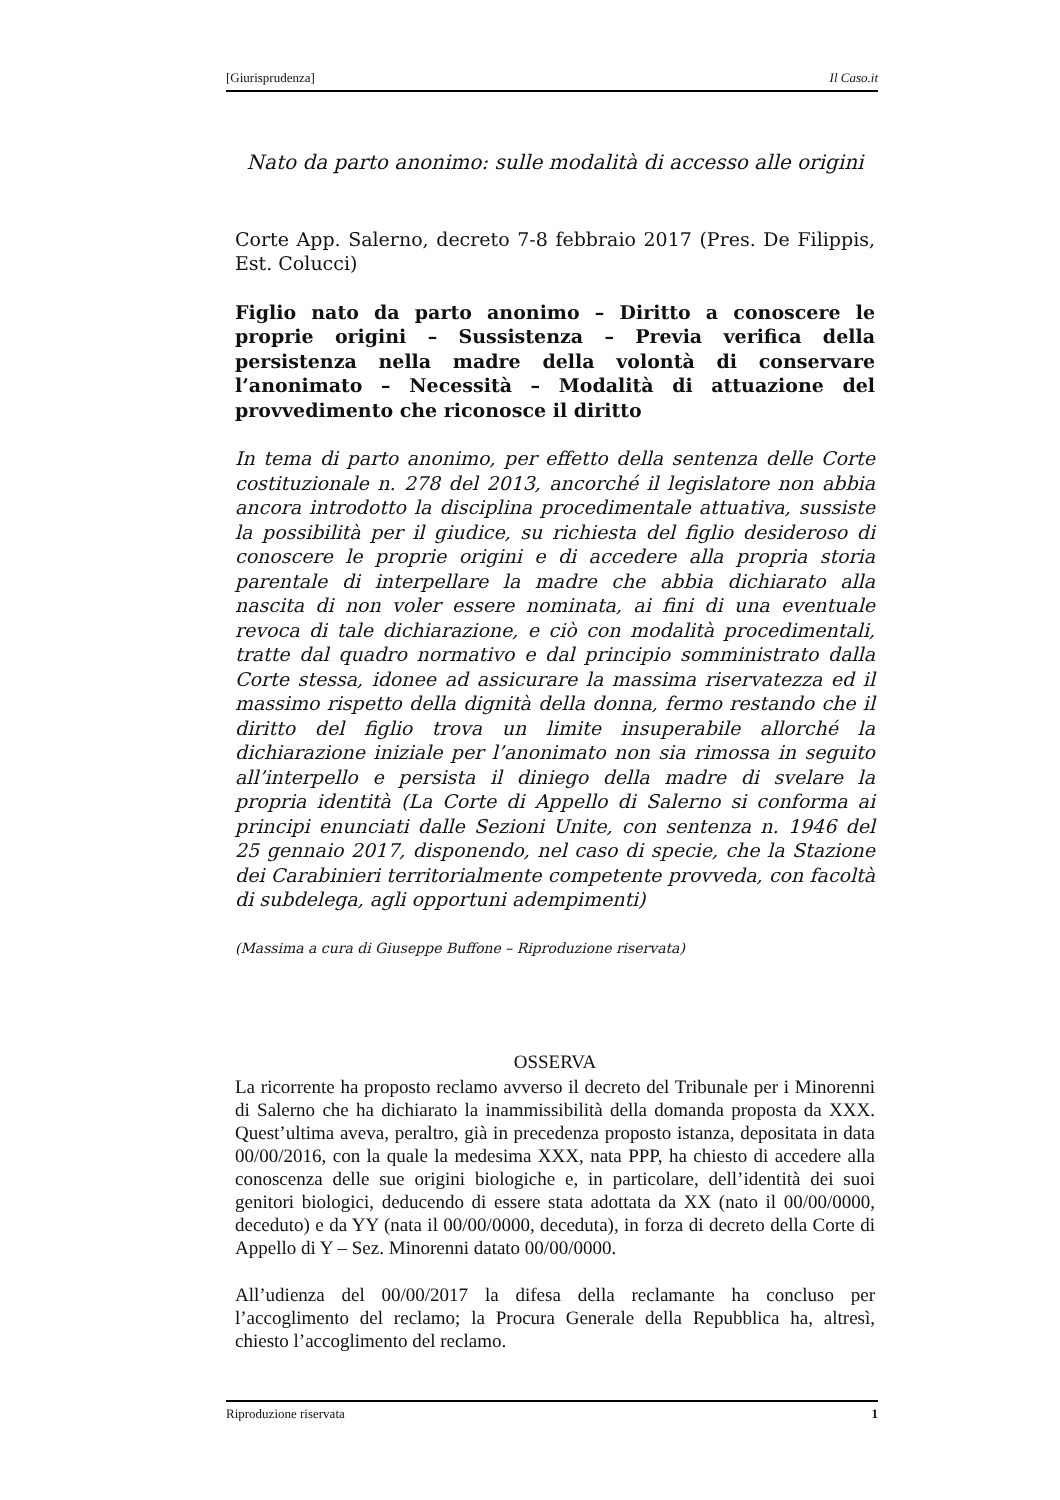[Giurisprudenza] Il Caso.it
Nato da parto anonimo: sulle modalità di accesso alle origini
Corte App. Salerno, decreto 7-8 febbraio 2017 (Pres. De Filippis, Est. Colucci)
Figlio nato da parto anonimo – Diritto a conoscere le proprie origini – Sussistenza – Previa verifica della persistenza nella madre della volontà di conservare l’anonimato – Necessità – Modalità di attuazione del provvedimento che riconosce il diritto
In tema di parto anonimo, per effetto della sentenza delle Corte costituzionale n. 278 del 2013, ancorché il legislatore non abbia ancora introdotto la disciplina procedimentale attuativa, sussiste la possibilità per il giudice, su richiesta del figlio desideroso di conoscere le proprie origini e di accedere alla propria storia parentale di interpellare la madre che abbia dichiarato alla nascita di non voler essere nominata, ai fini di una eventuale revoca di tale dichiarazione, e ciò con modalità procedimentali, tratte dal quadro normativo e dal principio somministrato dalla Corte stessa, idonee ad assicurare la massima riservatezza ed il massimo rispetto della dignità della donna, fermo restando che il diritto del figlio trova un limite insuperabile allorché la dichiarazione iniziale per l’anonimato non sia rimossa in seguito all’interpello e persista il diniego della madre di svelare la propria identità (La Corte di Appello di Salerno si conforma ai principi enunciati dalle Sezioni Unite, con sentenza n. 1946 del 25 gennaio 2017, disponendo, nel caso di specie, che la Stazione dei Carabinieri territorialmente competente provveda, con facoltà di subdelega, agli opportuni adempimenti)
(Massima a cura di Giuseppe Buffone – Riproduzione riservata)
OSSERVA
La ricorrente ha proposto reclamo avverso il decreto del Tribunale per i Minorenni di Salerno che ha dichiarato la inammissibilità della domanda proposta da XXX. Quest’ultima aveva, peraltro, già in precedenza proposto istanza, depositata in data 00/00/2016, con la quale la medesima XXX, nata PPP, ha chiesto di accedere alla conoscenza delle sue origini biologiche e, in particolare, dell’identità dei suoi genitori biologici, deducendo di essere stata adottata da XX (nato il 00/00/0000, deceduto) e da YY (nata il 00/00/0000, deceduta), in forza di decreto della Corte di Appello di Y – Sez. Minorenni datato 00/00/0000.
All’udienza del 00/00/2017 la difesa della reclamante ha concluso per l’accoglimento del reclamo; la Procura Generale della Repubblica ha, altresì, chiesto l’accoglimento del reclamo.
Riproduzione riservata 1